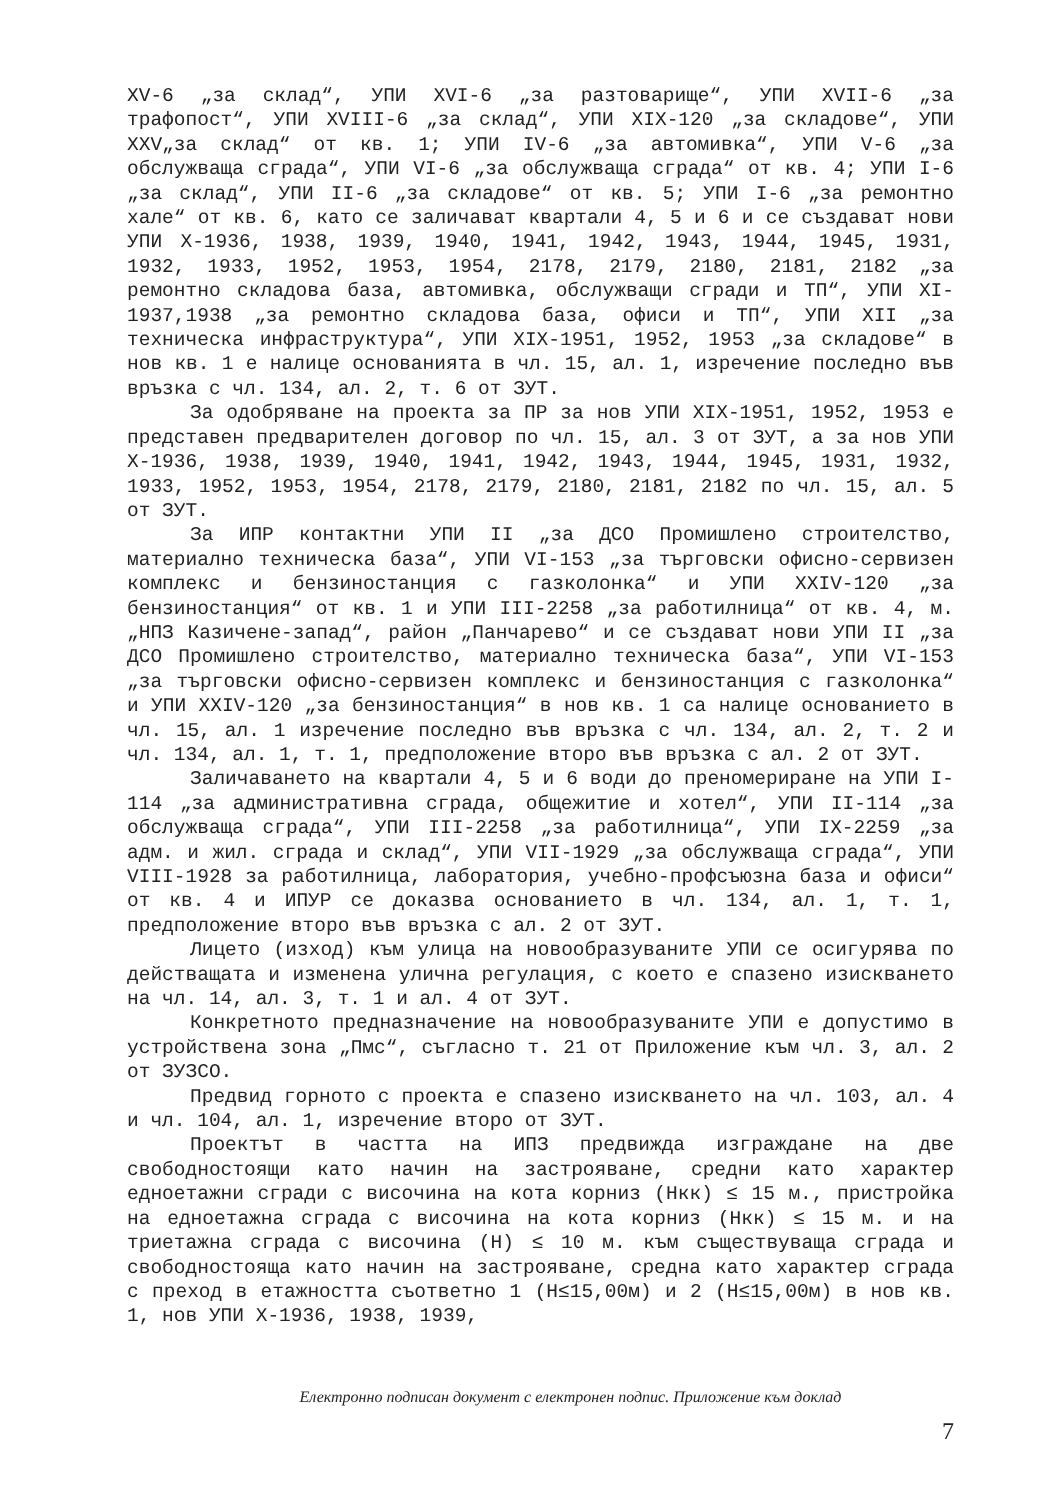XV-6 „за склад“, УПИ XVI-6 „за разтоварище“, УПИ XVII-6 „за трафопост“, УПИ XVIII-6 „за склад“, УПИ XIX-120 „за складове“, УПИ XXV„за склад“ от кв. 1; УПИ IV-6 „за автомивка“, УПИ V-6 „за обслужваща сграда“, УПИ VI-6 „за обслужваща сграда“ от кв. 4; УПИ I-6 „за склад“, УПИ II-6 „за складове“ от кв. 5; УПИ I-6 „за ремонтно хале“ от кв. 6, като се заличават квартали 4, 5 и 6 и се създават нови УПИ X-1936, 1938, 1939, 1940, 1941, 1942, 1943, 1944, 1945, 1931, 1932, 1933, 1952, 1953, 1954, 2178, 2179, 2180, 2181, 2182 „за ремонтно складова база, автомивка, обслужващи сгради и ТП“, УПИ XI-1937,1938 „за ремонтно складова база, офиси и ТП“, УПИ XII „за техническа инфраструктура“, УПИ XIX-1951, 1952, 1953 „за складове“ в нов кв. 1 е налице основанията в чл. 15, ал. 1, изречение последно във връзка с чл. 134, ал. 2, т. 6 от ЗУТ.
За одобряване на проекта за ПР за нов УПИ XIX-1951, 1952, 1953 е представен предварителен договор по чл. 15, ал. 3 от ЗУТ, а за нов УПИ X-1936, 1938, 1939, 1940, 1941, 1942, 1943, 1944, 1945, 1931, 1932, 1933, 1952, 1953, 1954, 2178, 2179, 2180, 2181, 2182 по чл. 15, ал. 5 от ЗУТ.
За ИПР контактни УПИ II „за ДСО Промишлено строителство, материално техническа база“, УПИ VI-153 „за търговски офисно-сервизен комплекс и бензиностанция с газколонка“ и УПИ XXIV-120 „за бензиностанция“ от кв. 1 и УПИ III-2258 „за работилница“ от кв. 4, м. „НПЗ Казичене-запад“, район „Панчарево“ и се създават нови УПИ II „за ДСО Промишлено строителство, материално техническа база“, УПИ VI-153 „за търговски офисно-сервизен комплекс и бензиностанция с газколонка“ и УПИ XXIV-120 „за бензиностанция“ в нов кв. 1 са налице основанието в чл. 15, ал. 1 изречение последно във връзка с чл. 134, ал. 2, т. 2 и чл. 134, ал. 1, т. 1, предположение второ във връзка с ал. 2 от ЗУТ.
Заличаването на квартали 4, 5 и 6 води до преномериране на УПИ I-114 „за административна сграда, общежитие и хотел“, УПИ II-114 „за обслужваща сграда“, УПИ III-2258 „за работилница“, УПИ IX-2259 „за адм. и жил. сграда и склад“, УПИ VII-1929 „за обслужваща сграда“, УПИ VIII-1928 за работилница, лаборатория, учебно-профсъюзна база и офиси“ от кв. 4 и ИПУР се доказва основанието в чл. 134, ал. 1, т. 1, предположение второ във връзка с ал. 2 от ЗУТ.
Лицето (изход) към улица на новообразуваните УПИ се осигурява по действащата и изменена улична регулация, с което е спазено изискването на чл. 14, ал. 3, т. 1 и ал. 4 от ЗУТ.
Конкретното предназначение на новообразуваните УПИ е допустимо в устройствена зона „Пмс“, съгласно т. 21 от Приложение към чл. 3, ал. 2 от ЗУЗСО.
Предвид горното с проекта е спазено изискването на чл. 103, ал. 4 и чл. 104, ал. 1, изречение второ от ЗУТ.
Проектът в частта на ИПЗ предвижда изграждане на две свободностоящи като начин на застрояване, средни като характер едноетажни сгради с височина на кота корниз (Нкк) ≤ 15 м., пристройка на едноетажна сграда с височина на кота корниз (Нкк) ≤ 15 м. и на триетажна сграда с височина (Н) ≤ 10 м. към съществуваща сграда и свободностояща като начин на застрояване, средна като характер сграда с преход в етажността съответно 1 (Н≤15,00м) и 2 (Н≤15,00м) в нов кв. 1, нов УПИ X-1936, 1938, 1939,
Електронно подписан документ с електронен подпис. Приложение към доклад
7